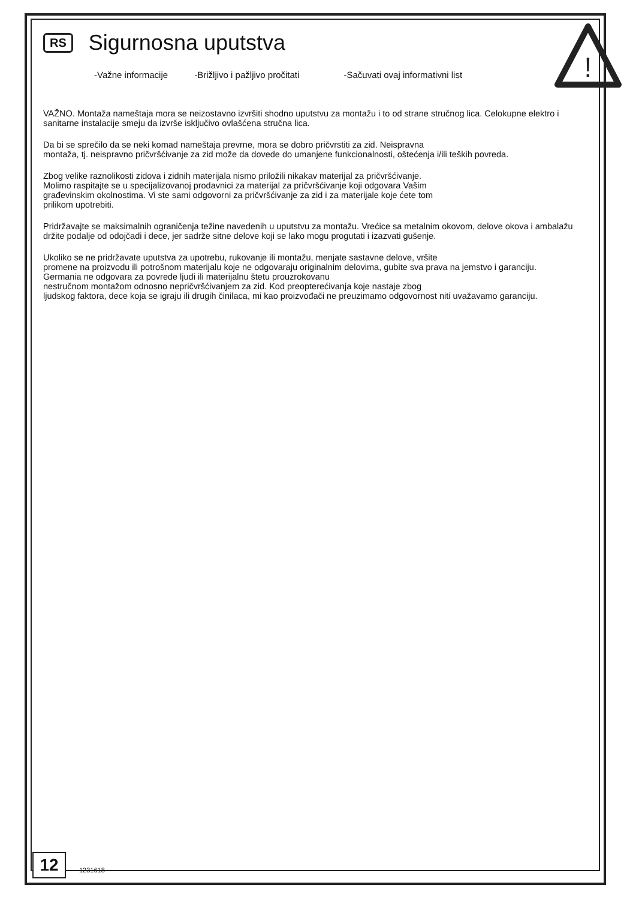!
RS
Sigurnosna uputstva
-Važne informacije -Brižljivo i pažljivo pročitati -Sačuvati ovaj informativni list
VAŽNO. Montaža nameštaja mora se neizostavno izvršiti shodno uputstvu za montažu i to od strane stručnog lica. Celokupne elektro i sanitarne instalacije smeju da izvrše isključivo ovlašćena stručna lica.
Da bi se sprečilo da se neki komad nameštaja prevrne, mora se dobro pričvrstiti za zid. Neispravna
montaža, tj. neispravno pričvršćivanje za zid može da dovede do umanjene funkcionalnosti, oštećenja i/ili teških povreda.
Zbog velike raznolikosti zidova i zidnih materijala nismo priložili nikakav materijal za pričvršćivanje.
Molimo raspitajte se u specijalizovanoj prodavnici za materijal za pričvršćivanje koji odgovara Vašim
građevinskim okolnostima. Vi ste sami odgovorni za pričvršćivanje za zid i za materijale koje ćete tom
prilikom upotrebiti.
Pridržavajte se maksimalnih ograničenja težine navedenih u uputstvu za montažu. Vrećice sa metalnim okovom, delove okova i ambalažu držite podalje od odojčadi i dece, jer sadrže sitne delove koji se lako mogu progutati i izazvati gušenje.
Ukoliko se ne pridržavate uputstva za upotrebu, rukovanje ili montažu, menjate sastavne delove, vršite
promene na proizvodu ili potrošnom materijalu koje ne odgovaraju originalnim delovima, gubite sva prava na jemstvo i garanciju.
Germania ne odgovara za povrede ljudi ili materijalnu štetu prouzrokovanu
nestručnom montažom odnosno nepričvršćivanjem za zid. Kod preopterećivanja koje nastaje zbog
ljudskog faktora, dece koja se igraju ili drugih činilaca, mi kao proizvođači ne preuzimamo odgovornost niti uvažavamo garanciju.
12
1231618